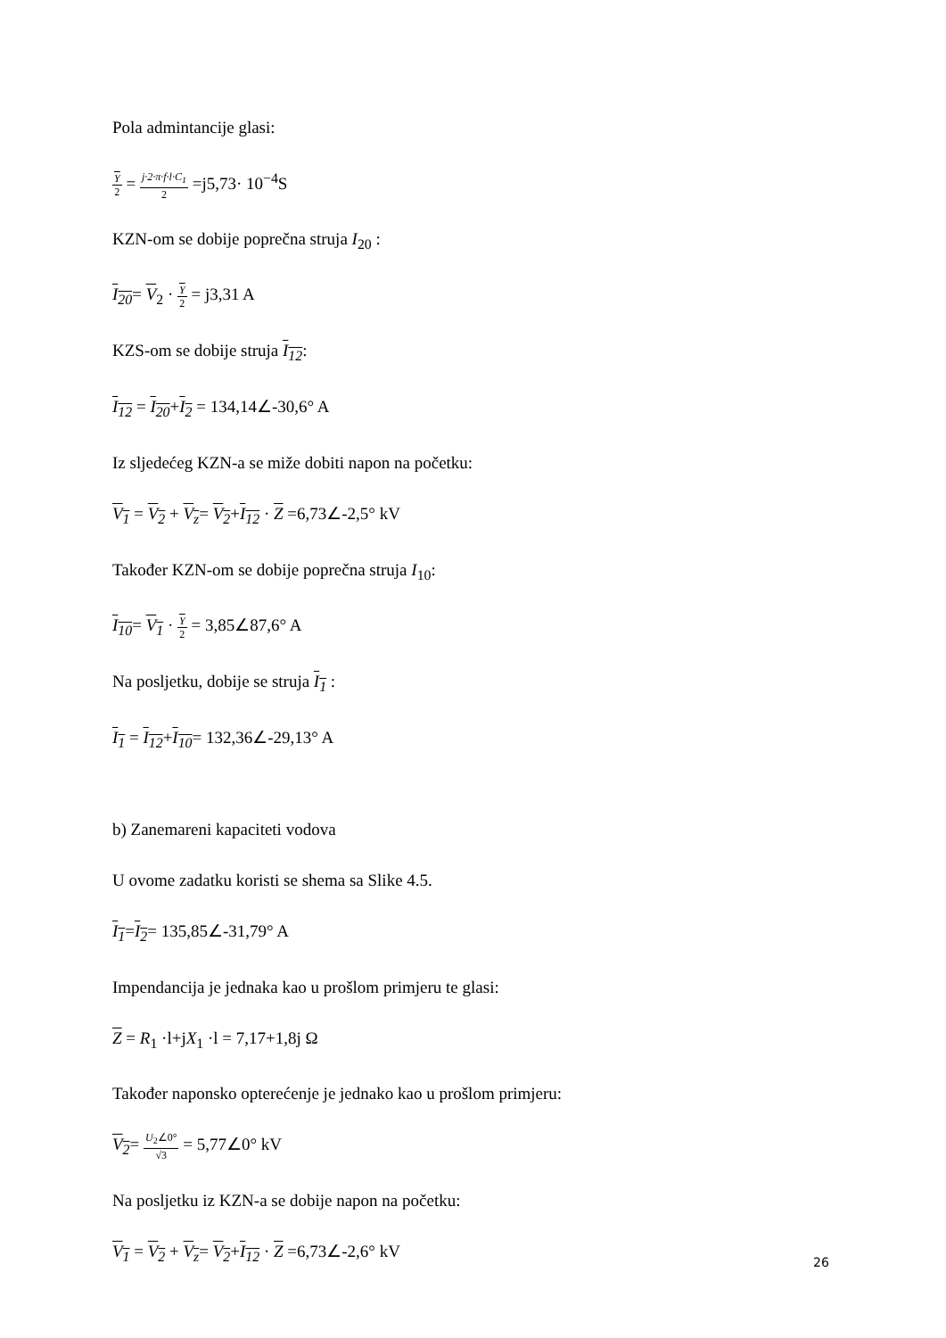Pola admintancije glasi:
Y 2 = j·2·π·f·l·C<sub>1</sub> 2 =j5,73· 10<sup>−4</sup>S
KZN-om se dobije poprečna struja I<sub>20</sub> :
I<sub>20</sub>= V<sub>2</sub> · Y 2 = j3,31 A
KZS-om se dobije struja I<sub>12</sub>:
I<sub>12</sub> = I<sub>20</sub>+I<sub>2</sub> = 134,14∠-30,6° A
Iz sljedećeg KZN-a se miže dobiti napon na početku:
V<sub>1</sub> = V<sub>2</sub> + V<sub>z</sub>= V<sub>2</sub>+I<sub>12</sub> · Z =6,73∠-2,5° kV
Također KZN-om se dobije poprečna struja I<sub>10</sub>:
I<sub>10</sub>= V<sub>1</sub> · Y 2 = 3,85∠87,6° A
Na posljetku, dobije se struja I<sub>1</sub> :
I<sub>1</sub> = I<sub>12</sub>+I<sub>10</sub>= 132,36∠-29,13° A
b) Zanemareni kapaciteti vodova
U ovome zadatku koristi se shema sa Slike 4.5.
I<sub>1</sub>=I<sub>2</sub>= 135,85∠-31,79° A
Impendancija je jednaka kao u prošlom primjeru te glasi:
Z = R<sub>1</sub> ·l+jX<sub>1</sub> ·l = 7,17+1,8j Ω
Također naponsko opterećenje je jednako kao u prošlom primjeru:
V<sub>2</sub>= U<sub>2</sub>∠0° √3 = 5,77∠0° kV
Na posljetku iz KZN-a se dobije napon na početku:
V<sub>1</sub> = V<sub>2</sub> + V<sub>z</sub>= V<sub>2</sub>+I<sub>12</sub> · Z =6,73∠-2,6° kV
26